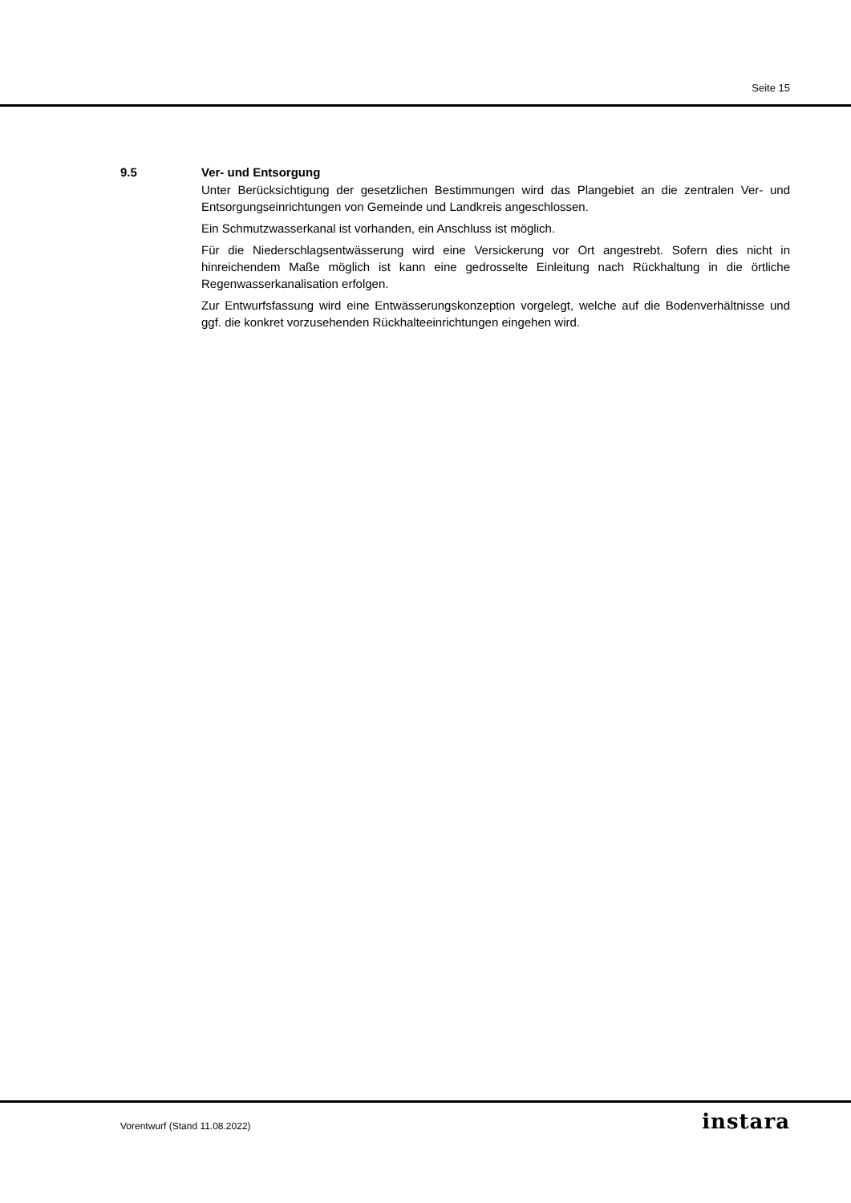Seite 15
9.5 Ver- und Entsorgung
Unter Berücksichtigung der gesetzlichen Bestimmungen wird das Plangebiet an die zentralen Ver- und Entsorgungseinrichtungen von Gemeinde und Landkreis angeschlossen.
Ein Schmutzwasserkanal ist vorhanden, ein Anschluss ist möglich.
Für die Niederschlagsentwässerung wird eine Versickerung vor Ort angestrebt. Sofern dies nicht in hinreichendem Maße möglich ist kann eine gedrosselte Einleitung nach Rückhaltung in die örtliche Regenwasserkanalisation erfolgen.
Zur Entwurfsfassung wird eine Entwässerungskonzeption vorgelegt, welche auf die Boden­verhältnisse und ggf. die konkret vorzusehenden Rückhalteeinrichtungen eingehen wird.
Vorentwurf (Stand 11.08.2022) instara